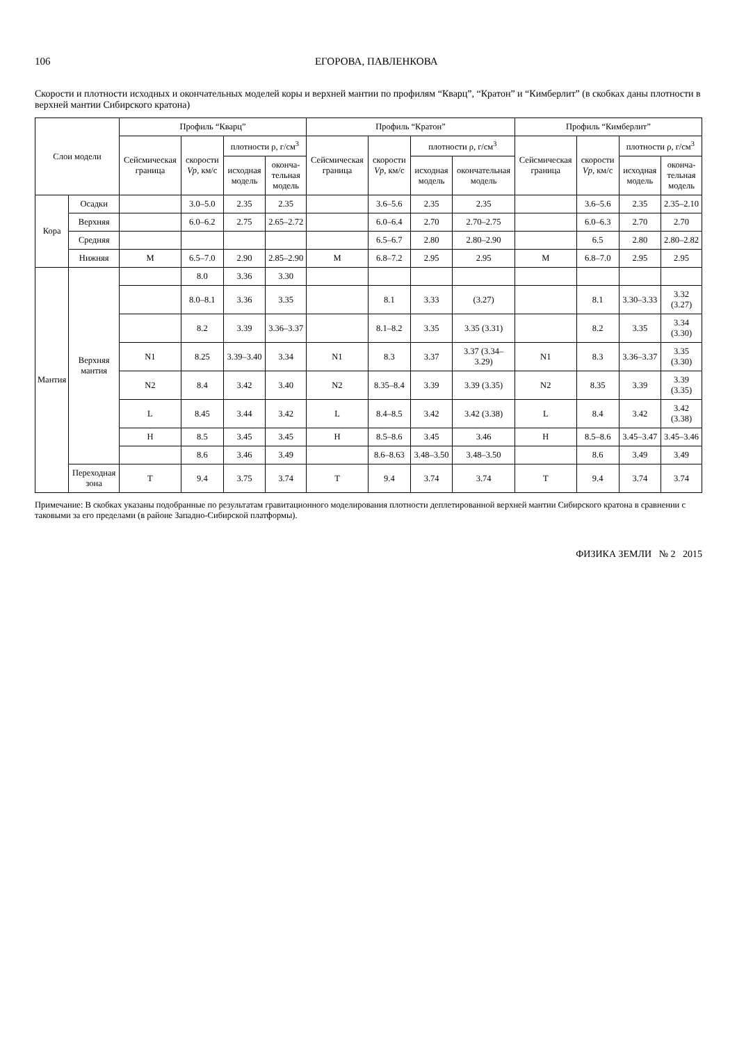106 ЕГОРОВА, ПАВЛЕНКОВА
Скорости и плотности исходных и окончательных моделей коры и верхней мантии по профилям “Кварц”, “Кратон” и “Кимберлит” (в скобках даны плотности в верхней мантии Сибирского кратона)
| Слои модели | | Профиль “Кварц” | | | | Профиль “Кратон” | | | | Профиль “Кимберлит” | | | |
| --- | --- | --- | --- | --- | --- | --- | --- | --- | --- | --- | --- | --- | --- |
| | | Сейсмическая граница | скорости Vp , км/с | плотности ρ, г/см<sup>3</sup> | | Сейсмическая граница | скорости Vp , км/с | плотности ρ, г/см<sup>3</sup> | | Сейсмическая граница | скорости Vp , км/с | плотности ρ, г/см<sup>3</sup> | |
| | | | | исходная модель | оконча-тельная модель | | | исходная модель | окончательная модель | | | исходная модель | оконча-тельная модель |
| Кора | Осадки | | 3.0–5.0 | 2.35 | 2.35 | | 3.6–5.6 | 2.35 | 2.35 | | 3.6–5.6 | 2.35 | 2.35–2.10 |
| | Верхняя | | 6.0–6.2 | 2.75 | 2.65–2.72 | | 6.0–6.4 | 2.70 | 2.70–2.75 | | 6.0–6.3 | 2.70 | 2.70 |
| | Средняя | | | | | | 6.5–6.7 | 2.80 | 2.80–2.90 | | 6.5 | 2.80 | 2.80–2.82 |
| | Нижняя | M | 6.5–7.0 | 2.90 | 2.85–2.90 | M | 6.8–7.2 | 2.95 | 2.95 | M | 6.8–7.0 | 2.95 | 2.95 |
| Мантия | Верхняя мантия | | 8.0 | 3.36 | 3.30 | | | | | | | | |
| | | | 8.0–8.1 | 3.36 | 3.35 | | 8.1 | 3.33 | (3.27) | | 8.1 | 3.30–3.33 | 3.32 (3.27) |
| | | | 8.2 | 3.39 | 3.36–3.37 | | 8.1–8.2 | 3.35 | 3.35 (3.31) | | 8.2 | 3.35 | 3.34 (3.30) |
| | | N1 | 8.25 | 3.39–3.40 | 3.34 | N1 | 8.3 | 3.37 | 3.37 (3.34–3.29) | N1 | 8.3 | 3.36–3.37 | 3.35 (3.30) |
| | | N2 | 8.4 | 3.42 | 3.40 | N2 | 8.35–8.4 | 3.39 | 3.39 (3.35) | N2 | 8.35 | 3.39 | 3.39 (3.35) |
| | | L | 8.45 | 3.44 | 3.42 | L | 8.4–8.5 | 3.42 | 3.42 (3.38) | L | 8.4 | 3.42 | 3.42 (3.38) |
| | | H | 8.5 | 3.45 | 3.45 | H | 8.5–8.6 | 3.45 | 3.46 | H | 8.5–8.6 | 3.45–3.47 | 3.45–3.46 |
| | | | 8.6 | 3.46 | 3.49 | | 8.6–8.63 | 3.48–3.50 | 3.48–3.50 | | 8.6 | 3.49 | 3.49 |
| | Переходная зона | T | 9.4 | 3.75 | 3.74 | T | 9.4 | 3.74 | 3.74 | T | 9.4 | 3.74 | 3.74 |
Примечание: В скобках указаны подобранные по результатам гравитационного моделирования плотности деплетированной верхней мантии Сибирского кратона в сравнении с таковыми за его пределами (в районе Западно-Сибирской платформы).
ФИЗИКА ЗЕМЛИ № 2 2015